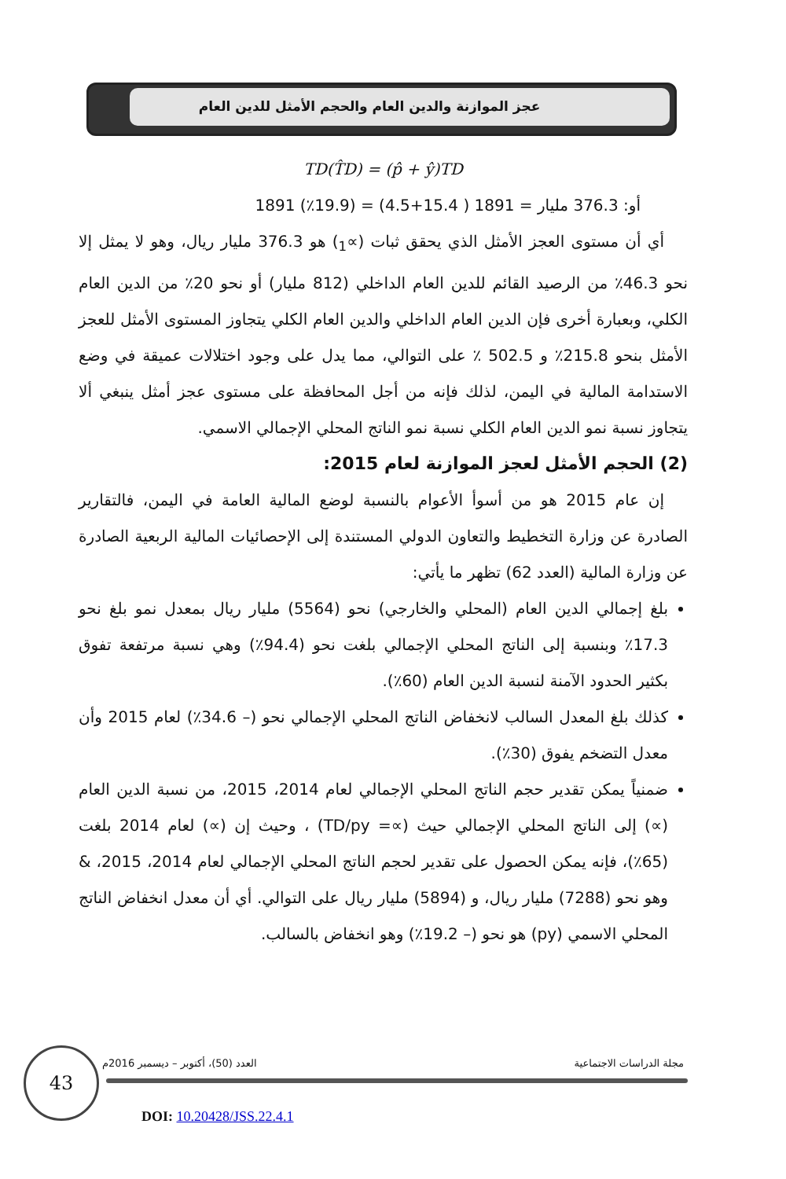عجز الموازنة والدين العام والحجم الأمثل للدين العام
TD(T̂D) = (p̂ + ŷ)TD
أو: 376.3 مليار = 1891 ( 15.4+4.5) = (19.9٪) 1891
أي أن مستوى العجز الأمثل الذي يحقق ثبات (∝<sub>1</sub>) هو 376.3 مليار ريال، وهو لا يمثل إلا نحو 46.3٪ من الرصيد القائم للدين العام الداخلي (812 مليار) أو نحو 20٪ من الدين العام الكلي، وبعبارة أخرى فإن الدين العام الداخلي والدين العام الكلي يتجاوز المستوى الأمثل للعجز الأمثل بنحو 215.8٪ و 502.5 ٪ على التوالي، مما يدل على وجود اختلالات عميقة في وضع الاستدامة المالية في اليمن، لذلك فإنه من أجل المحافظة على مستوى عجز أمثل ينبغي ألا يتجاوز نسبة نمو الدين العام الكلي نسبة نمو الناتج المحلي الإجمالي الاسمي.
(2) الحجم الأمثل لعجز الموازنة لعام 2015:
إن عام 2015 هو من أسوأ الأعوام بالنسبة لوضع المالية العامة في اليمن، فالتقارير الصادرة عن وزارة التخطيط والتعاون الدولي المستندة إلى الإحصائيات المالية الربعية الصادرة عن وزارة المالية (العدد 62) تظهر ما يأتي:
بلغ إجمالي الدين العام (المحلي والخارجي) نحو (5564) مليار ريال بمعدل نمو بلغ نحو 17.3٪ وبنسبة إلى الناتج المحلي الإجمالي بلغت نحو (94.4٪) وهي نسبة مرتفعة تفوق بكثير الحدود الآمنة لنسبة الدين العام (60٪).
كذلك بلغ المعدل السالب لانخفاض الناتج المحلي الإجمالي نحو (– 34.6٪) لعام 2015 وأن معدل التضخم يفوق (30٪).
ضمنياً يمكن تقدير حجم الناتج المحلي الإجمالي لعام 2014، 2015، من نسبة الدين العام (∝) إلى الناتج المحلي الإجمالي حيث (∝= TD/py) ، وحيث إن (∝) لعام 2014 بلغت (65٪)، فإنه يمكن الحصول على تقدير لحجم الناتج المحلي الإجمالي لعام 2014، 2015، & وهو نحو (7288) مليار ريال، و (5894) مليار ريال على التوالي. أي أن معدل انخفاض الناتج المحلي الاسمي (py) هو نحو (– 19.2٪) وهو انخفاض بالسالب.
مجلة الدراسات الاجتماعية العدد (50)، أكتوبر – ديسمبر 2016م
43
DOI: 10.20428/JSS.22.4.1